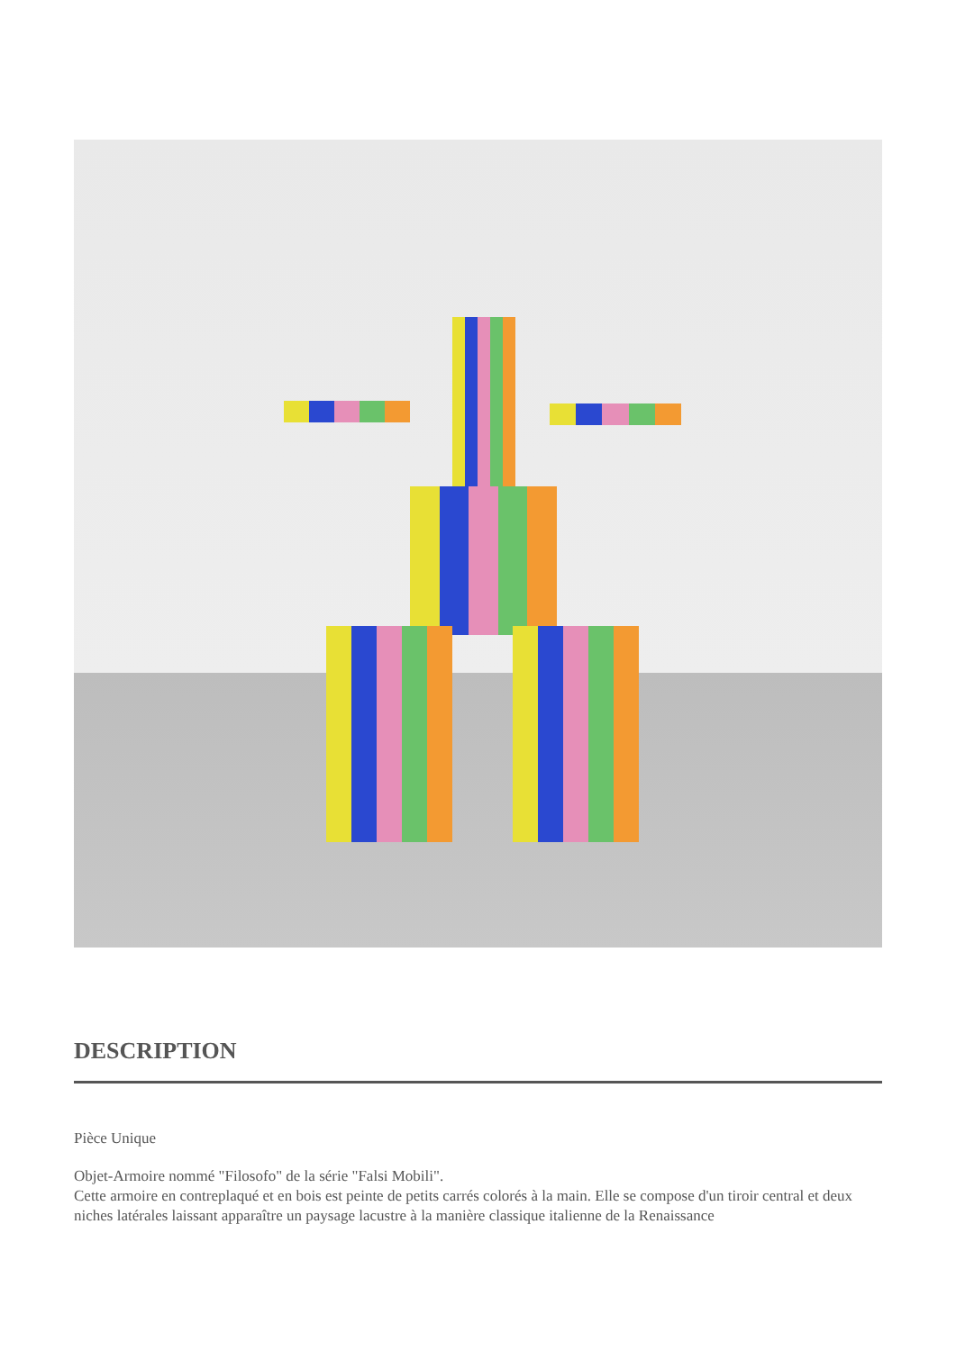DESCRIPTION
Pièce Unique
Objet-Armoire nommé "Filosofo" de la série "Falsi Mobili".
Cette armoire en contreplaqué et en bois est peinte de petits carrés colorés à la main. Elle se compose d'un tiroir central et deux niches latérales laissant apparaître un paysage lacustre à la manière classique italienne de la Renaissance